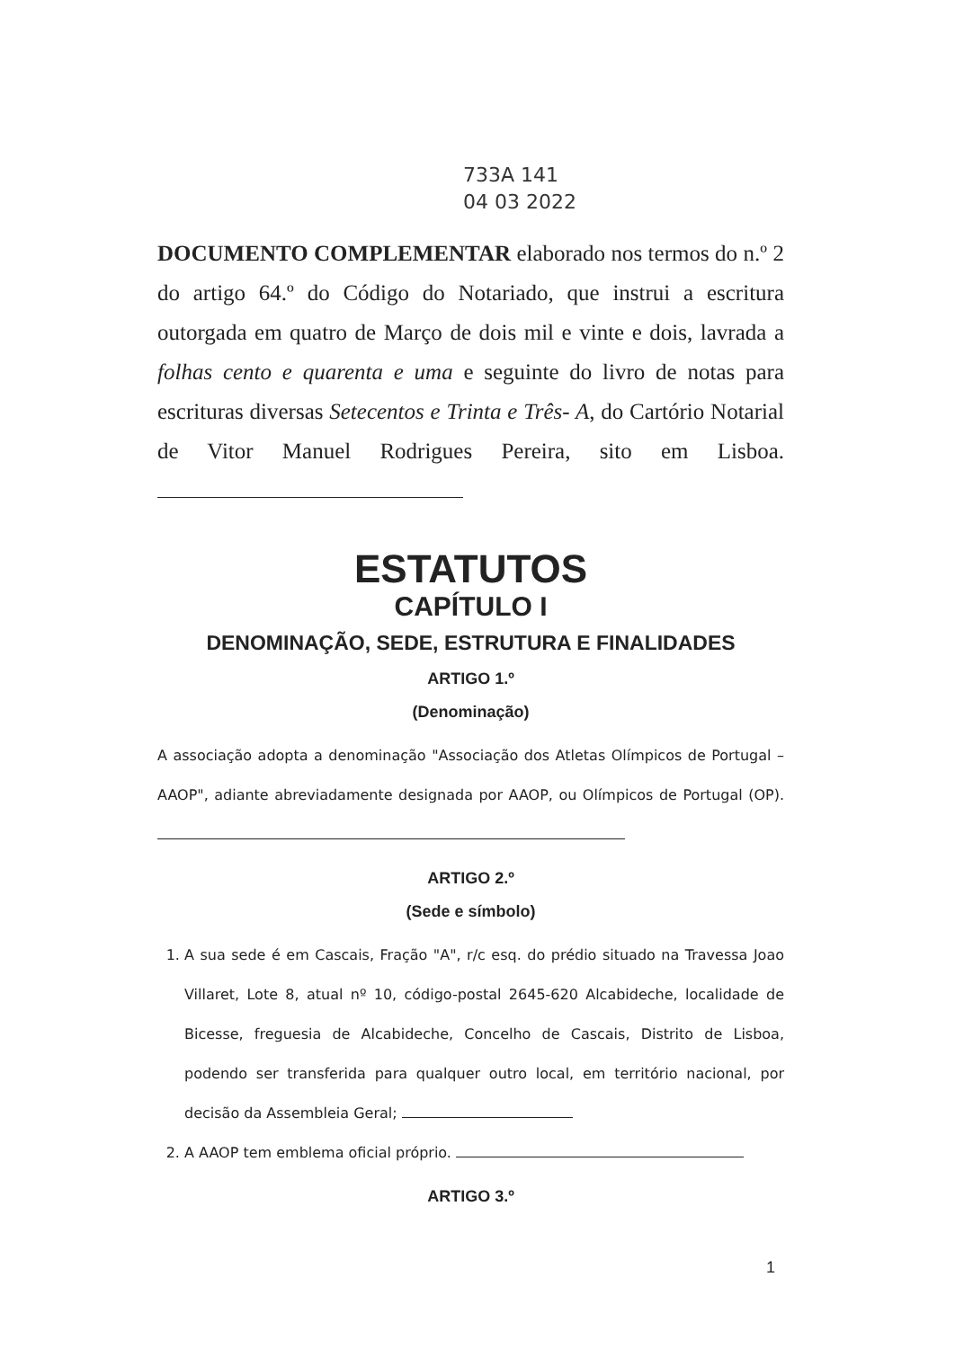733A 141
04 03 2022
DOCUMENTO COMPLEMENTAR elaborado nos termos do n.º 2 do artigo 64.º do Código do Notariado, que instrui a escritura outorgada em quatro de Março de dois mil e vinte e dois, lavrada a folhas cento e quarenta e uma e seguinte do livro de notas para escrituras diversas Setecentos e Trinta e Três- A, do Cartório Notarial de Vitor Manuel Rodrigues Pereira, sito em Lisboa.
ESTATUTOS
CAPÍTULO I
DENOMINAÇÃO, SEDE, ESTRUTURA E FINALIDADES
ARTIGO 1.º
(Denominação)
A associação adopta a denominação "Associação dos Atletas Olímpicos de Portugal – AAOP", adiante abreviadamente designada por AAOP, ou Olímpicos de Portugal (OP).
ARTIGO 2.º
(Sede e símbolo)
1. A sua sede é em Cascais, Fração "A", r/c esq. do prédio situado na Travessa Joao Villaret, Lote 8, atual nº 10, código-postal 2645-620 Alcabideche, localidade de Bicesse, freguesia de Alcabideche, Concelho de Cascais, Distrito de Lisboa, podendo ser transferida para qualquer outro local, em território nacional, por decisão da Assembleia Geral;
2. A AAOP tem emblema oficial próprio.
ARTIGO 3.º
1